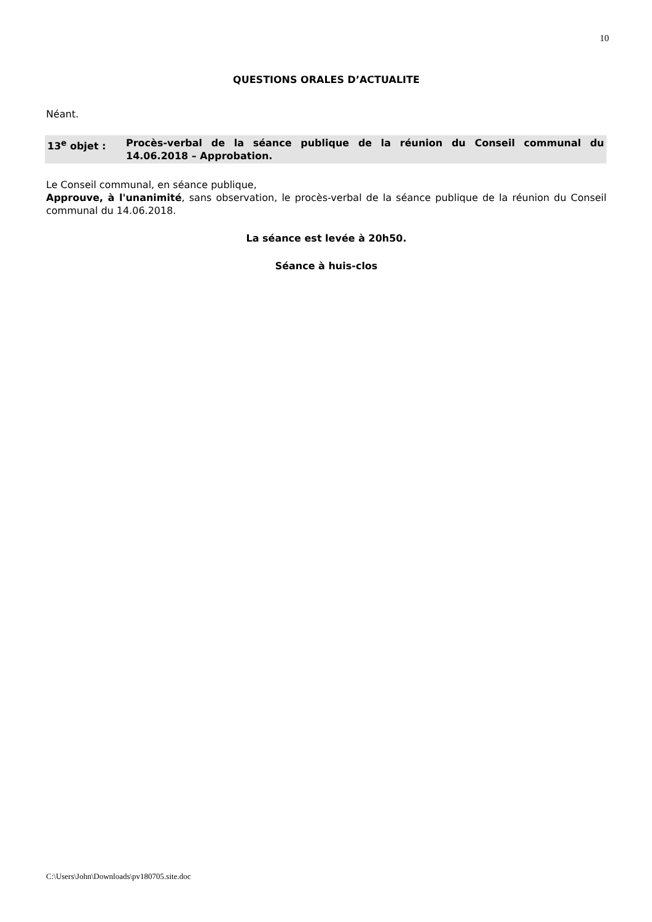10
QUESTIONS ORALES D’ACTUALITE
Néant.
13<sup>e</sup> objet : Procès-verbal de la séance publique de la réunion du Conseil communal du 14.06.2018 – Approbation.
Le Conseil communal, en séance publique,
Approuve, à l'unanimité, sans observation, le procès-verbal de la séance publique de la réunion du Conseil communal du 14.06.2018.
La séance est levée à 20h50.
Séance à huis-clos
C:\Users\John\Downloads\pv180705.site.doc